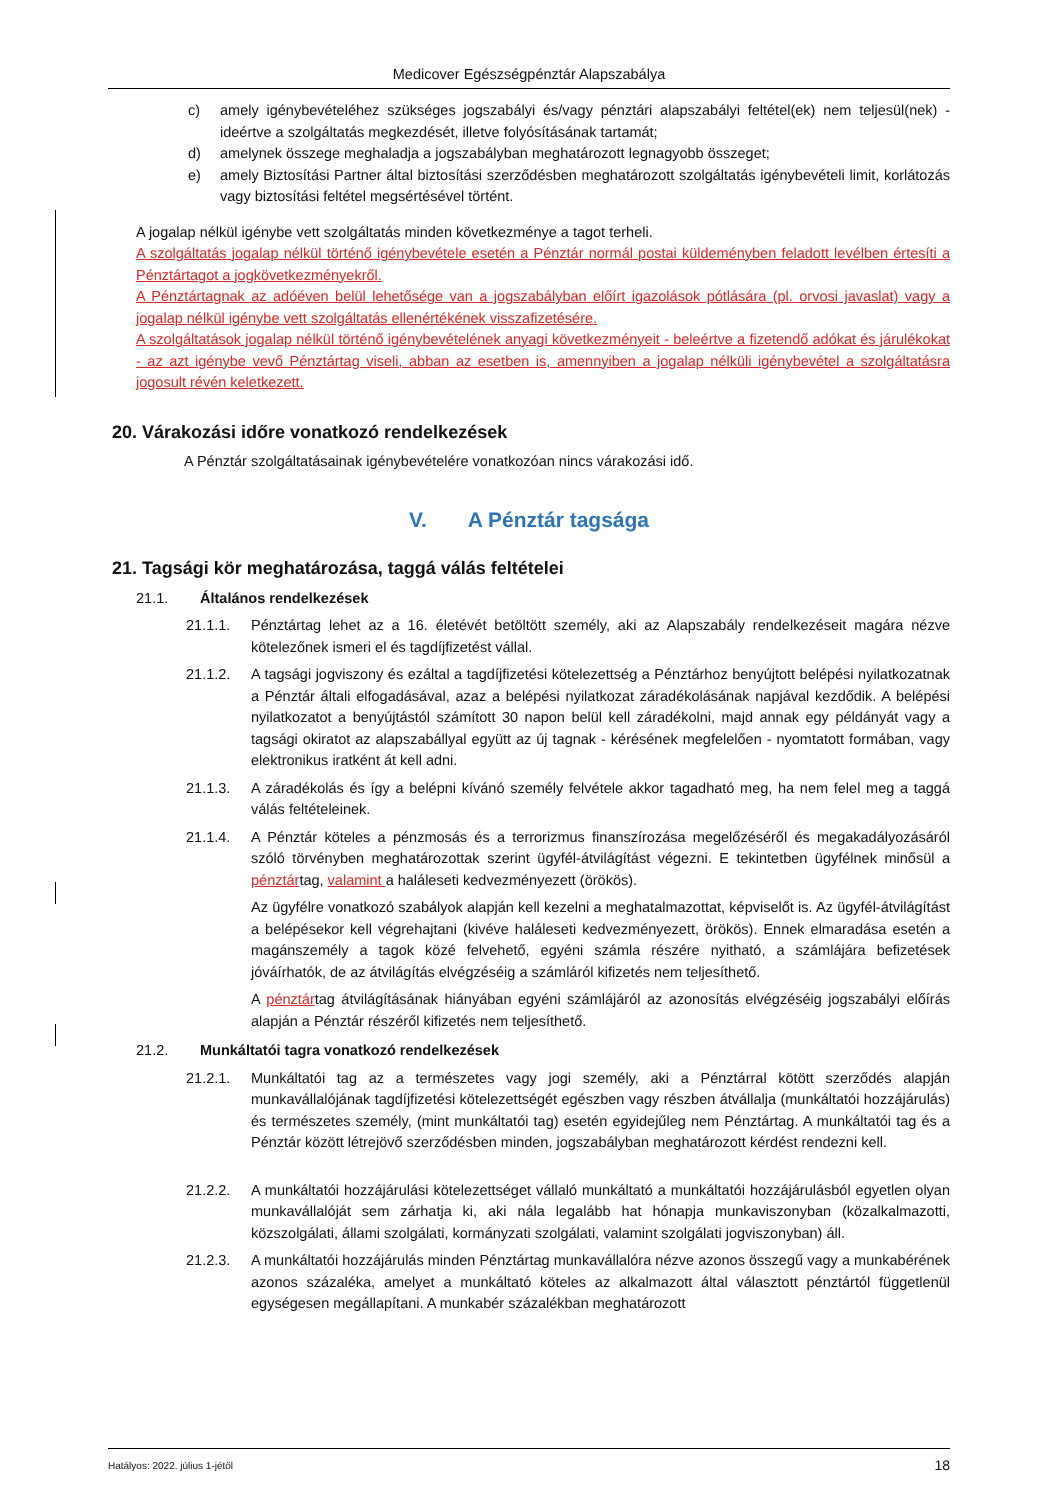Medicover Egészségpénztár Alapszabálya
c) amely igénybevételéhez szükséges jogszabályi és/vagy pénztári alapszabályi feltétel(ek) nem teljesül(nek) - ideértve a szolgáltatás megkezdését, illetve folyósításának tartamát;
d) amelynek összege meghaladja a jogszabályban meghatározott legnagyobb összeget;
e) amely Biztosítási Partner által biztosítási szerződésben meghatározott szolgáltatás igénybevételi limit, korlátozás vagy biztosítási feltétel megsértésével történt.
A jogalap nélkül igénybe vett szolgáltatás minden következménye a tagot terheli.
A szolgáltatás jogalap nélkül történő igénybevétele esetén a Pénztár normál postai küldeményben feladott levélben értesíti a Pénztártagot a jogkövetkezményekről.
A Pénztártagnak az adóéven belül lehetősége van a jogszabályban előírt igazolások pótlására (pl. orvosi javaslat) vagy a jogalap nélkül igénybe vett szolgáltatás ellenértékének visszafizetésére.
A szolgáltatások jogalap nélkül történő igénybevételének anyagi következményeit - beleértve a fizetendő adókat és járulékokat - az azt igénybe vevő Pénztártag viseli, abban az esetben is, amennyiben a jogalap nélküli igénybevétel a szolgáltatásra jogosult révén keletkezett.
20. Várakozási időre vonatkozó rendelkezések
A Pénztár szolgáltatásainak igénybevételére vonatkozóan nincs várakozási idő.
V. A Pénztár tagsága
21. Tagsági kör meghatározása, taggá válás feltételei
21.1. Általános rendelkezések
21.1.1. Pénztártag lehet az a 16. életévét betöltött személy, aki az Alapszabály rendelkezéseit magára nézve kötelezőnek ismeri el és tagdíjfizetést vállal.
21.1.2. A tagsági jogviszony és ezáltal a tagdíjfizetési kötelezettség a Pénztárhoz benyújtott belépési nyilatkozatnak a Pénztár általi elfogadásával, azaz a belépési nyilatkozat záradékolásának napjával kezdődik. A belépési nyilatkozatot a benyújtástól számított 30 napon belül kell záradékolni, majd annak egy példányát vagy a tagsági okiratot az alapszabállyal együtt az új tagnak - kérésének megfelelően - nyomtatott formában, vagy elektronikus iratként át kell adni.
21.1.3. A záradékolás és így a belépni kívánó személy felvétele akkor tagadható meg, ha nem felel meg a taggá válás feltételeinek.
21.1.4. A Pénztár köteles a pénzmosás és a terrorizmus finanszírozása megelőzéséről és megakadályozásáról szóló törvényben meghatározottak szerint ügyfél-átvilágítást végezni. E tekintetben ügyfélnek minősül a pénztártag, valamint a haláleseti kedvezményezett (örökös).
Az ügyfélre vonatkozó szabályok alapján kell kezelni a meghatalmazottat, képviselőt is. Az ügyfél-átvilágítást a belépésekor kell végrehajtani (kivéve haláleseti kedvezményezett, örökös). Ennek elmaradása esetén a magánszemély a tagok közé felvehető, egyéni számla részére nyitható, a számlájára befizetések jóváírhatók, de az átvilágítás elvégzéséig a számláról kifizetés nem teljesíthető.
A pénztártag átvilágításának hiányában egyéni számlájáról az azonosítás elvégzéséig jogszabályi előírás alapján a Pénztár részéről kifizetés nem teljesíthető.
21.2. Munkáltatói tagra vonatkozó rendelkezések
21.2.1. Munkáltatói tag az a természetes vagy jogi személy, aki a Pénztárral kötött szerződés alapján munkavállalójának tagdíjfizetési kötelezettségét egészben vagy részben átvállalja (munkáltatói hozzájárulás) és természetes személy, (mint munkáltatói tag) esetén egyidejűleg nem Pénztártag. A munkáltatói tag és a Pénztár között létrejövő szerződésben minden, jogszabályban meghatározott kérdést rendezni kell.
21.2.2. A munkáltatói hozzájárulási kötelezettséget vállaló munkáltató a munkáltatói hozzájárulásból egyetlen olyan munkavállalóját sem zárhatja ki, aki nála legalább hat hónapja munkaviszonyban (közalkalmazotti, közszolgálati, állami szolgálati, kormányzati szolgálati, valamint szolgálati jogviszonyban) áll.
21.2.3. A munkáltatói hozzájárulás minden Pénztártag munkavállalóra nézve azonos összegű vagy a munkabérének azonos százaléka, amelyet a munkáltató köteles az alkalmazott által választott pénztártól függetlenül egységesen megállapítani. A munkabér százalékban meghatározott
Hatályos: 2022. július 1-jétől 18